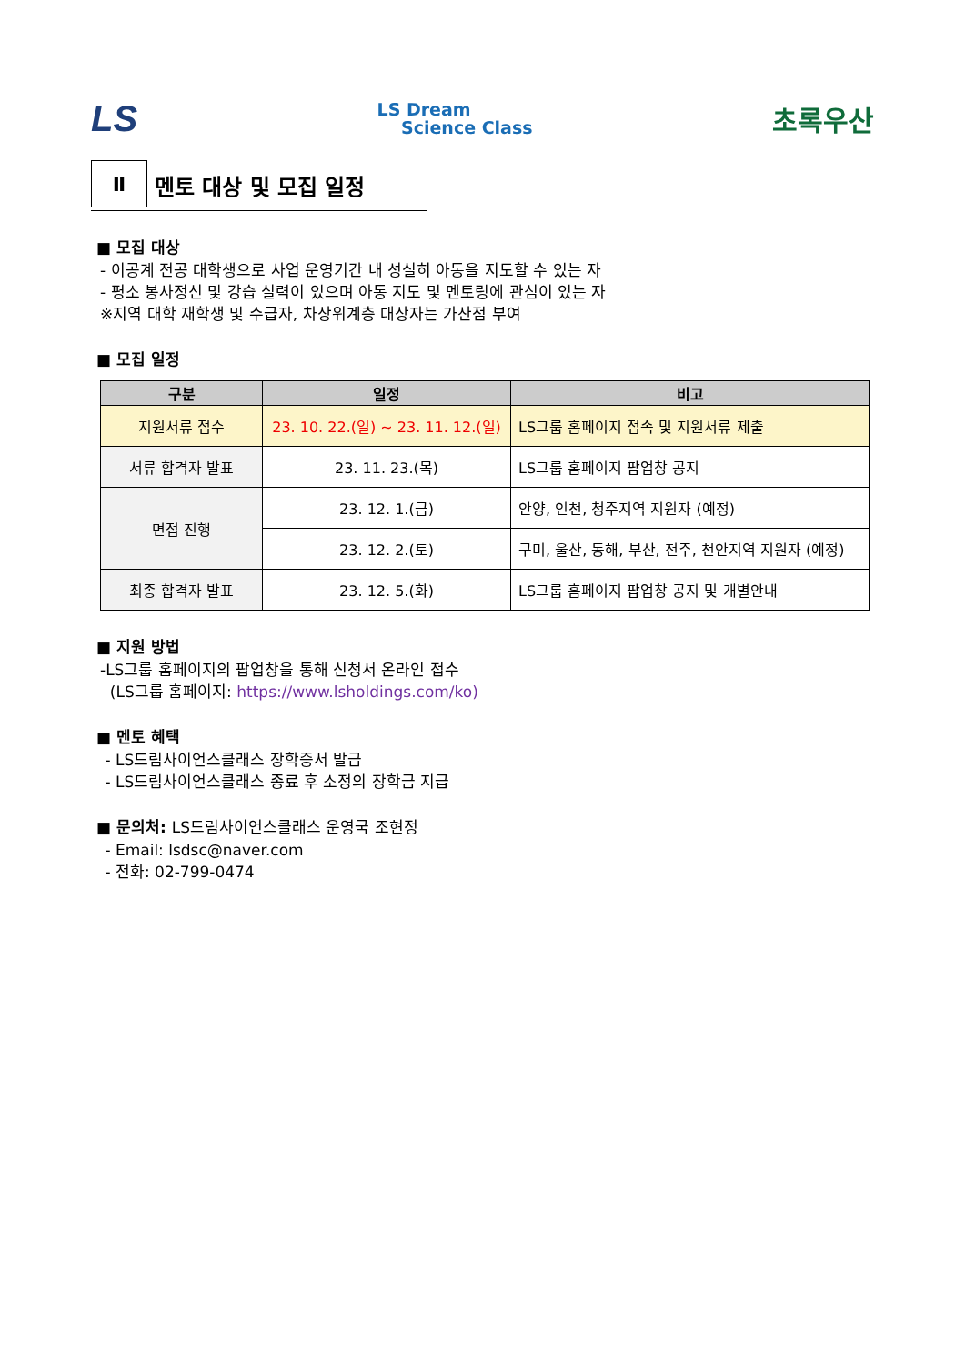LS LS Dream
Science Class 초록우산
Ⅱ
멘토 대상 및 모집 일정
■ 모집 대상
- 이공계 전공 대학생으로 사업 운영기간 내 성실히 아동을 지도할 수 있는 자
- 평소 봉사정신 및 강습 실력이 있으며 아동 지도 및 멘토링에 관심이 있는 자
※지역 대학 재학생 및 수급자, 차상위계층 대상자는 가산점 부여
■ 모집 일정
| 구분 | 일정 | 비고 |
| --- | --- | --- |
| 지원서류 접수 | 23. 10. 22.(일) ~ 23. 11. 12.(일) | LS그룹 홈페이지 접속 및 지원서류 제출 |
| 서류 합격자 발표 | 23. 11. 23.(목) | LS그룹 홈페이지 팝업창 공지 |
| 면접 진행 | 23. 12. 1.(금) | 안양, 인천, 청주지역 지원자 (예정) |
| | 23. 12. 2.(토) | 구미, 울산, 동해, 부산, 전주, 천안지역 지원자 (예정) |
| 최종 합격자 발표 | 23. 12. 5.(화) | LS그룹 홈페이지 팝업창 공지 및 개별안내 |
■ 지원 방법
-LS그룹 홈페이지의 팝업창을 통해 신청서 온라인 접수
(LS그룹 홈페이지: https://www.lsholdings.com/ko)
■ 멘토 혜택
- LS드림사이언스클래스 장학증서 발급
- LS드림사이언스클래스 종료 후 소정의 장학금 지급
■ 문의처: LS드림사이언스클래스 운영국 조현정
- Email: lsdsc@naver.com
- 전화: 02-799-0474